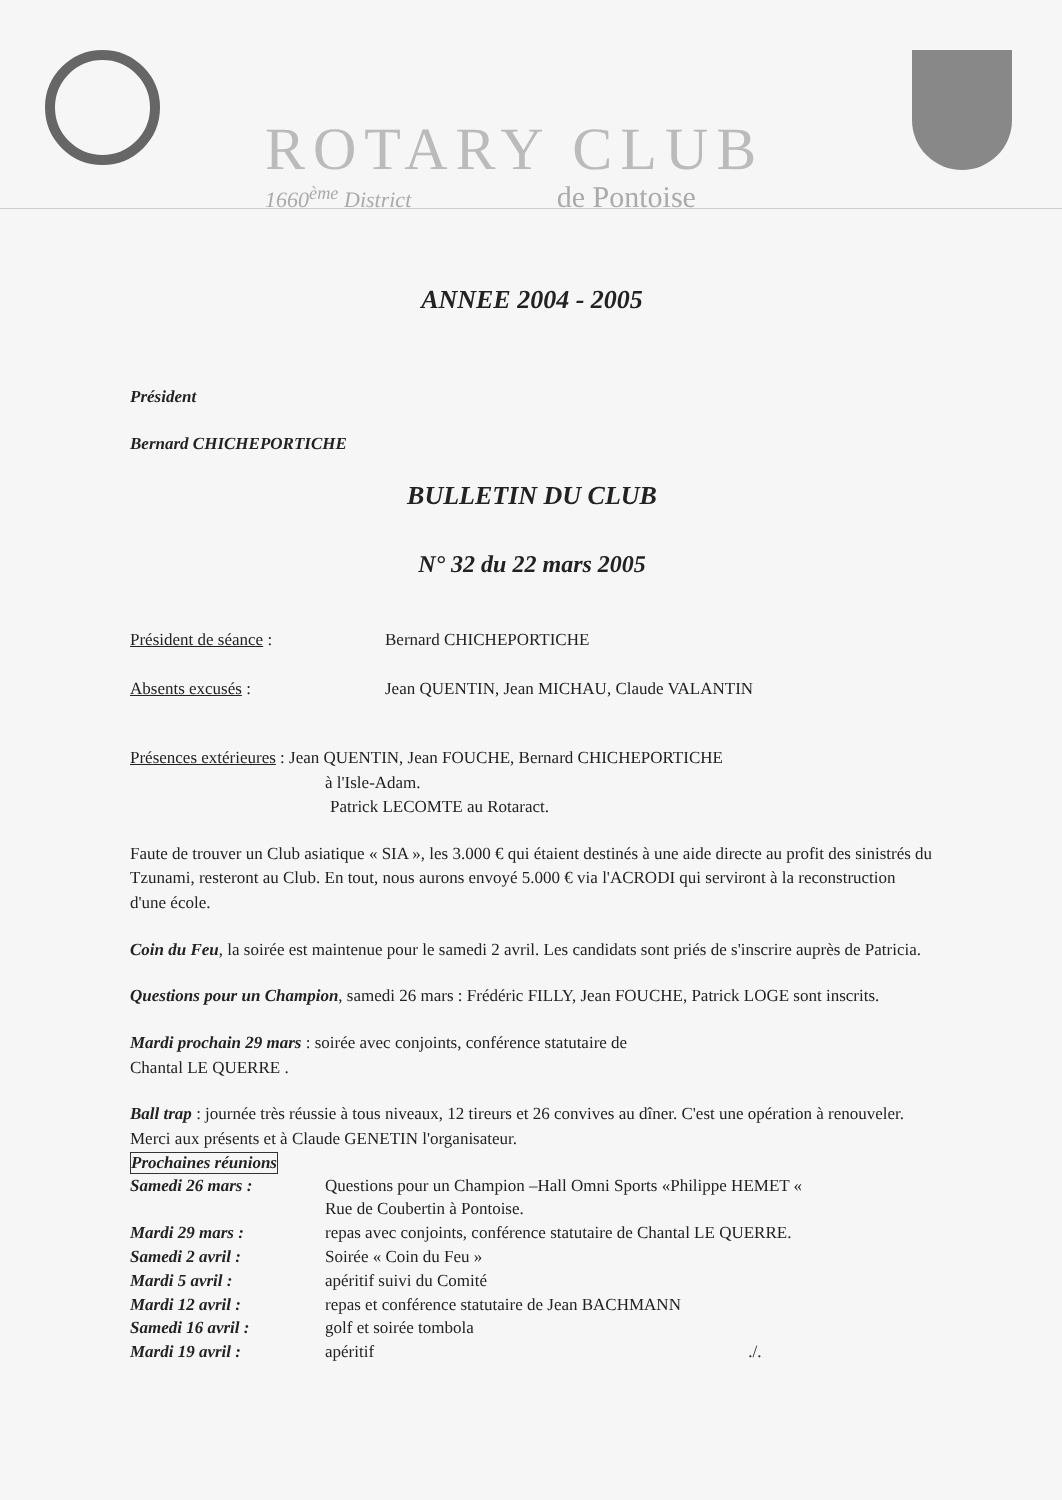ROTARY CLUB
1660<sup>ème</sup> District de Pontoise
ANNEE 2004 - 2005
Président
Bernard CHICHEPORTICHE
BULLETIN DU CLUB
N° 32 du 22 mars 2005
| Président de séance : | Bernard CHICHEPORTICHE |
| Absents excusés : | Jean QUENTIN, Jean MICHAU, Claude VALANTIN |
Présences extérieures : Jean QUENTIN, Jean FOUCHE, Bernard CHICHEPORTICHE
à l'Isle-Adam.
Patrick LECOMTE au Rotaract.
Faute de trouver un Club asiatique « SIA », les 3.000 € qui étaient destinés à une aide directe au profit des sinistrés du Tzunami, resteront au Club. En tout, nous aurons envoyé 5.000 € via l'ACRODI qui serviront à la reconstruction d'une école.
Coin du Feu, la soirée est maintenue pour le samedi 2 avril. Les candidats sont priés de s'inscrire auprès de Patricia.
Questions pour un Champion, samedi 26 mars : Frédéric FILLY, Jean FOUCHE, Patrick LOGE sont inscrits.
Mardi prochain 29 mars : soirée avec conjoints, conférence statutaire de
Chantal LE QUERRE .
Ball trap : journée très réussie à tous niveaux, 12 tireurs et 26 convives au dîner. C'est une opération à renouveler. Merci aux présents et à Claude GENETIN l'organisateur.
Prochaines réunions
| Samedi 26 mars : | Questions pour un Champion –Hall Omni Sports «Philippe HEMET « Rue de Coubertin à Pontoise. |
| Mardi 29 mars : | repas avec conjoints, conférence statutaire de Chantal LE QUERRE. |
| Samedi 2 avril : | Soirée « Coin du Feu » |
| Mardi 5 avril : | apéritif suivi du Comité |
| Mardi 12 avril : | repas et conférence statutaire de Jean BACHMANN |
| Samedi 16 avril : | golf et soirée tombola |
| Mardi 19 avril : | apéritif ./. |